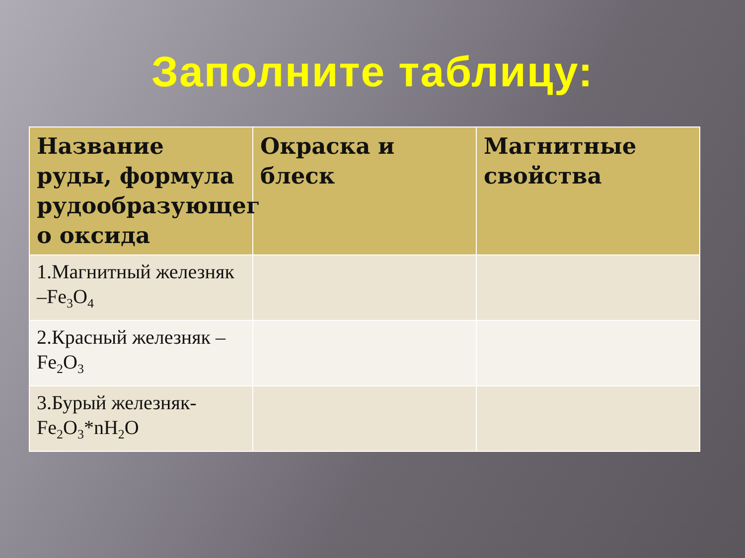Заполните таблицу:
| Название руды, формула рудообразующег о оксида | Окраска и блеск | Магнитные свойства |
| --- | --- | --- |
| 1.Магнитный железняк –Fe<sub>3</sub>O<sub>4</sub> | | |
| 2.Красный железняк –Fe<sub>2</sub>O<sub>3</sub> | | |
| 3.Бурый железняк-Fe<sub>2</sub>O<sub>3</sub>*nH<sub>2</sub>O | | |